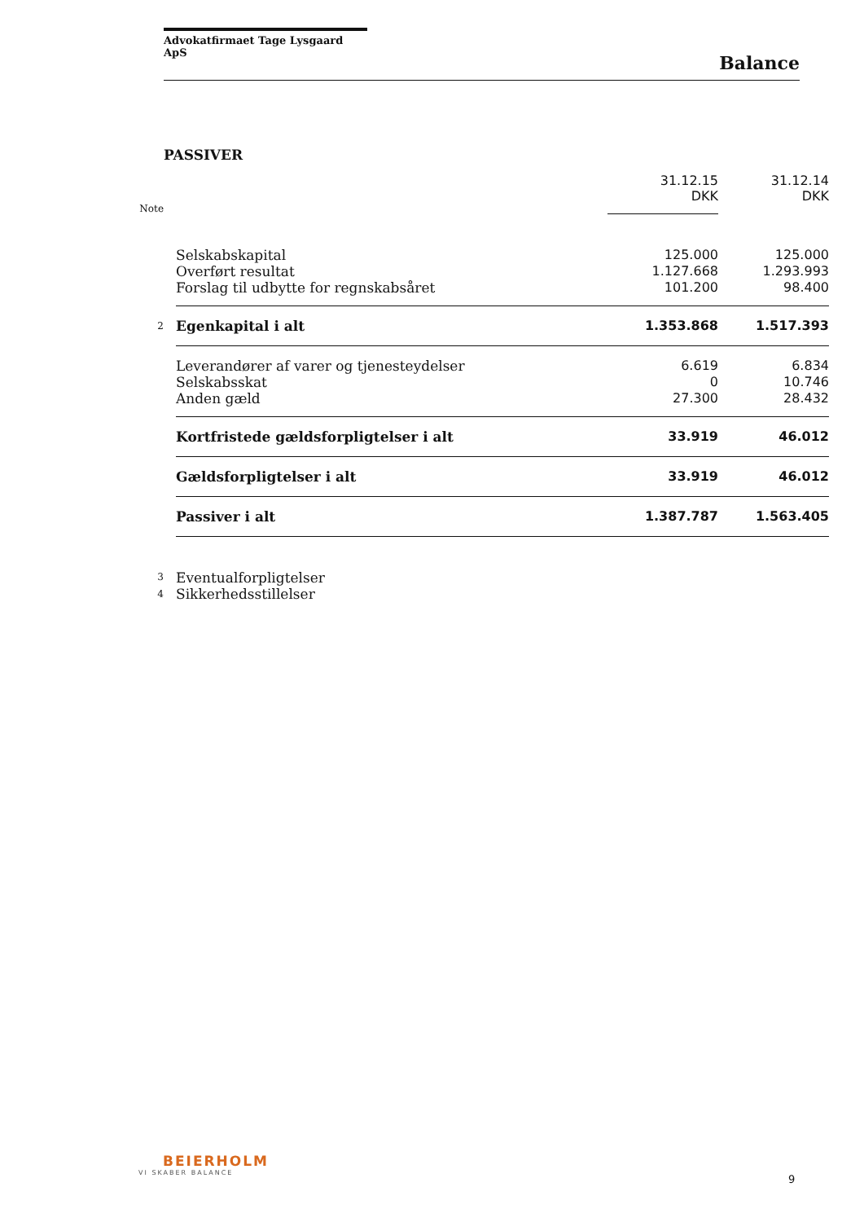Advokatfirmaet Tage Lysgaard ApS
Balance
PASSIVER
| Note | | 31.12.15 DKK | 31.12.14 DKK |
| --- | --- | --- | --- |
| | Selskabskapital | 125.000 | 125.000 |
| | Overført resultat | 1.127.668 | 1.293.993 |
| | Forslag til udbytte for regnskabsåret | 101.200 | 98.400 |
| 2 | Egenkapital i alt | 1.353.868 | 1.517.393 |
| | Leverandører af varer og tjenesteydelser | 6.619 | 6.834 |
| | Selskabsskat | 0 | 10.746 |
| | Anden gæld | 27.300 | 28.432 |
| | Kortfristede gældsforpligtelser i alt | 33.919 | 46.012 |
| | Gældsforpligtelser i alt | 33.919 | 46.012 |
| | Passiver i alt | 1.387.787 | 1.563.405 |
| 3 | Eventualforpligtelser | | |
| 4 | Sikkerhedsstillelser | | |
BEIERHOLM
VI SKABER BALANCE
9